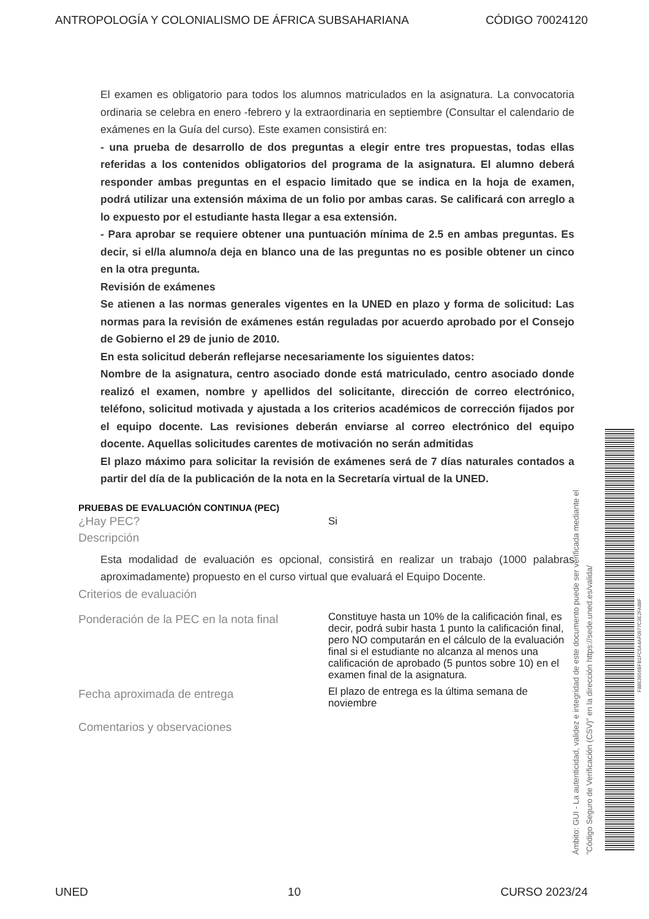ANTROPOLOGÍA Y COLONIALISMO DE ÁFRICA SUBSAHARIANA CÓDIGO 70024120
El examen es obligatorio para todos los alumnos matriculados en la asignatura. La convocatoria ordinaria se celebra en enero -febrero y la extraordinaria en septiembre (Consultar el calendario de exámenes en la Guía del curso). Este examen consistirá en:
- una prueba de desarrollo de dos preguntas a elegir entre tres propuestas, todas ellas referidas a los contenidos obligatorios del programa de la asignatura. El alumno deberá responder ambas preguntas en el espacio limitado que se indica en la hoja de examen, podrá utilizar una extensión máxima de un folio por ambas caras. Se calificará con arreglo a lo expuesto por el estudiante hasta llegar a esa extensión.
- Para aprobar se requiere obtener una puntuación mínima de 2.5 en ambas preguntas. Es decir, si el/la alumno/a deja en blanco una de las preguntas no es posible obtener un cinco en la otra pregunta.
Revisión de exámenes
Se atienen a las normas generales vigentes en la UNED en plazo y forma de solicitud: Las normas para la revisión de exámenes están reguladas por acuerdo aprobado por el Consejo de Gobierno el 29 de junio de 2010.
En esta solicitud deberán reflejarse necesariamente los siguientes datos:
Nombre de la asignatura, centro asociado donde está matriculado, centro asociado donde realizó el examen, nombre y apellidos del solicitante, dirección de correo electrónico, teléfono, solicitud motivada y ajustada a los criterios académicos de corrección fijados por el equipo docente. Las revisiones deberán enviarse al correo electrónico del equipo docente. Aquellas solicitudes carentes de motivación no serán admitidas
El plazo máximo para solicitar la revisión de exámenes será de 7 días naturales contados a partir del día de la publicación de la nota en la Secretaría virtual de la UNED.
PRUEBAS DE EVALUACIÓN CONTINUA (PEC)
¿Hay PEC? Si
Descripción
Esta modalidad de evaluación es opcional, consistirá en realizar un trabajo (1000 palabras aproximadamente) propuesto en el curso virtual que evaluará el Equipo Docente.
Criterios de evaluación
Ponderación de la PEC en la nota final Constituye hasta un 10% de la calificación final, es decir, podrá subir hasta 1 punto la calificación final, pero NO computarán en el cálculo de la evaluación final si el estudiante no alcanza al menos una calificación de aprobado (5 puntos sobre 10) en el examen final de la asignatura.
Fecha aproximada de entrega El plazo de entrega es la última semana de noviembre
Comentarios y observaciones
Ámbito: GUI - La autenticidad, validez e integridad de este documento puede ser verificada mediante el
"Código Seguro de Verificación (CSV)" en la dirección https://sede.uned.es/valida/
F88E3956BFB1FC5A4AF0977C3E2FA88F
UNED 10 CURSO 2023/24